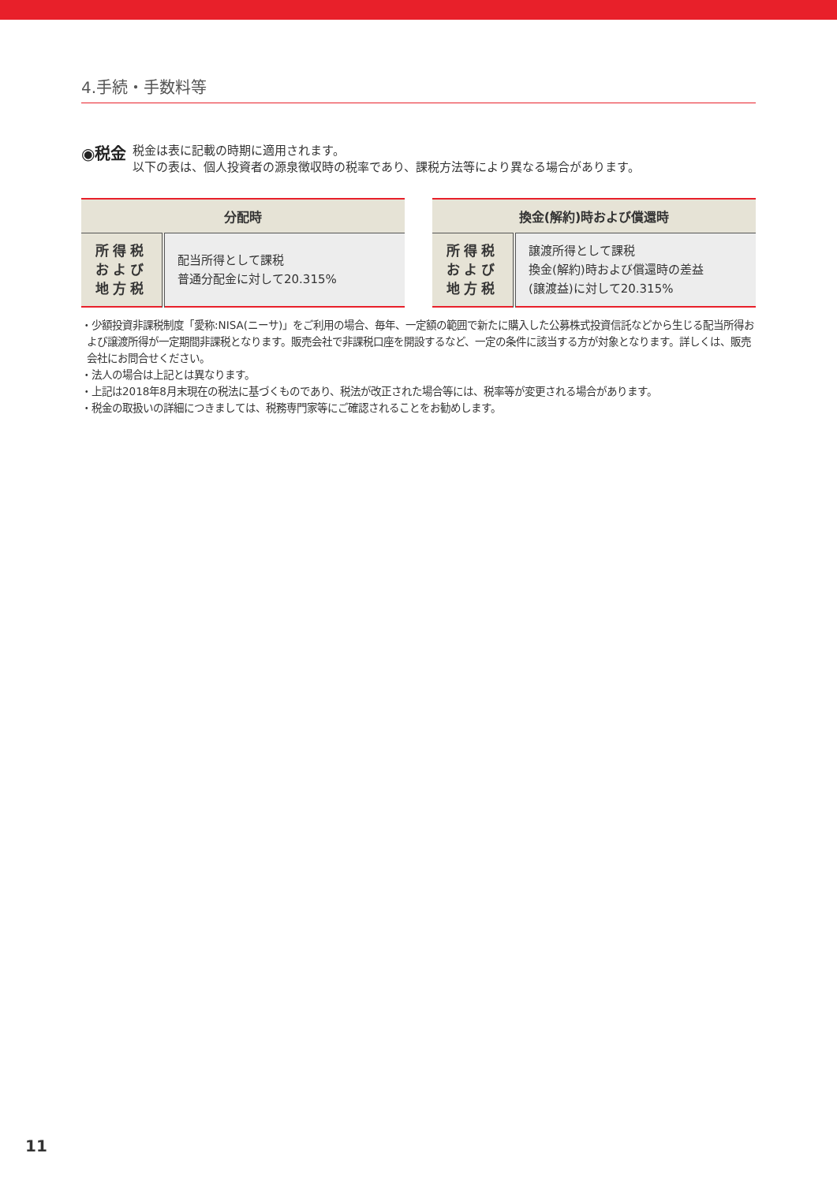4.手続・手数料等
◉税金
税金は表に記載の時期に適用されます。
以下の表は、個人投資者の源泉徴収時の税率であり、課税方法等により異なる場合があります。
| 分配時 | |
| --- | --- |
| 所得税 および 地方税 | 配当所得として課税 普通分配金に対して20.315% |
| 換金(解約)時および償還時 | |
| --- | --- |
| 所得税 および 地方税 | 譲渡所得として課税 換金(解約)時および償還時の差益 (譲渡益)に対して20.315% |
・少額投資非課税制度「愛称:NISA(ニーサ)」をご利用の場合、毎年、一定額の範囲で新たに購入した公募株式投資信託などから生じる配当所得および譲渡所得が一定期間非課税となります。販売会社で非課税口座を開設するなど、一定の条件に該当する方が対象となります。詳しくは、販売会社にお問合せください。
・法人の場合は上記とは異なります。
・上記は2018年8月末現在の税法に基づくものであり、税法が改正された場合等には、税率等が変更される場合があります。
・税金の取扱いの詳細につきましては、税務専門家等にご確認されることをお勧めします。
11